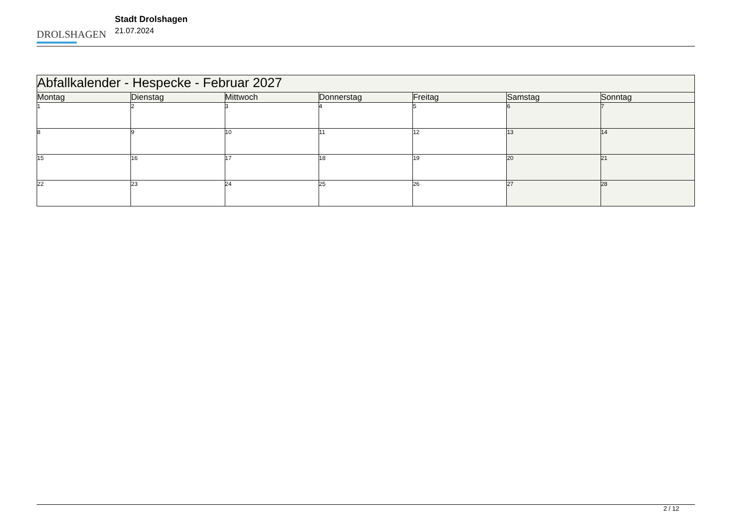DROLSHAGEN
Stadt Drolshagen
21.07.2024
| Abfallkalender - Hespecke - Februar 2027 | | | | | | |
| --- | --- | --- | --- | --- | --- | --- |
| Montag | Dienstag | Mittwoch | Donnerstag | Freitag | Samstag | Sonntag |
| 1 | 2 | 3 | 4 | 5 | 6 | 7 |
| 8 | 9 | 10 | 11 | 12 | 13 | 14 |
| 15 | 16 | 17 | 18 | 19 | 20 | 21 |
| 22 | 23 | 24 | 25 | 26 | 27 | 28 |
2 / 12